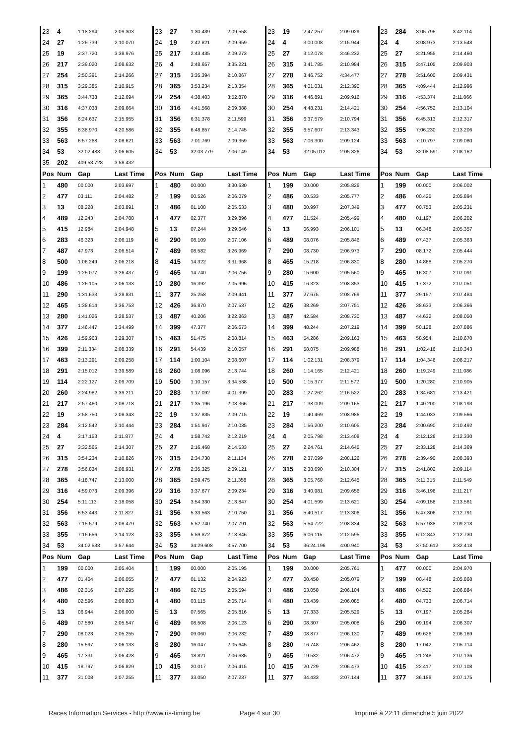| 23 | 4 | 1:18.294 | 2:09.303 | 23 | 27 | 1:30.439 | 2:09.558 | 23 | 19 | 2:47.257 | 2:09.029 | 23 | 284 | 3:05.795 | 3:42.114 |
| 24 | 27 | 1:25.739 | 2:10.070 | 24 | 19 | 2:42.821 | 2:09.959 | 24 | 4 | 3:00.008 | 2:15.944 | 24 | 4 | 3:08.973 | 2:13.548 |
| 25 | 19 | 2:37.720 | 3:38.976 | 25 | 217 | 2:43.435 | 2:09.273 | 25 | 27 | 3:12.078 | 3:46.232 | 25 | 27 | 3:21.955 | 2:14.460 |
| 26 | 217 | 2:39.020 | 2:08.632 | 26 | 4 | 2:48.657 | 3:35.221 | 26 | 315 | 3:41.785 | 2:10.984 | 26 | 315 | 3:47.105 | 2:09.903 |
| 27 | 254 | 2:50.391 | 2:14.266 | 27 | 315 | 3:35.394 | 2:10.867 | 27 | 278 | 3:46.752 | 4:34.477 | 27 | 278 | 3:51.600 | 2:09.431 |
| 28 | 315 | 3:29.385 | 2:10.915 | 28 | 365 | 3:53.234 | 2:13.354 | 28 | 365 | 4:01.031 | 2:12.390 | 28 | 365 | 4:09.444 | 2:12.996 |
| 29 | 365 | 3:44.738 | 2:12.694 | 29 | 254 | 4:38.403 | 3:52.870 | 29 | 316 | 4:46.891 | 2:09.916 | 29 | 316 | 4:53.374 | 2:11.066 |
| 30 | 316 | 4:37.038 | 2:09.664 | 30 | 316 | 4:41.568 | 2:09.388 | 30 | 254 | 4:48.231 | 2:14.421 | 30 | 254 | 4:56.752 | 2:13.104 |
| 31 | 356 | 6:24.637 | 2:15.955 | 31 | 356 | 6:31.378 | 2:11.599 | 31 | 356 | 6:37.579 | 2:10.794 | 31 | 356 | 6:45.313 | 2:12.317 |
| 32 | 355 | 6:38.970 | 4:20.586 | 32 | 355 | 6:48.857 | 2:14.745 | 32 | 355 | 6:57.607 | 2:13.343 | 32 | 355 | 7:06.230 | 2:13.206 |
| 33 | 563 | 6:57.268 | 2:08.621 | 33 | 563 | 7:01.769 | 2:09.359 | 33 | 563 | 7:06.300 | 2:09.124 | 33 | 563 | 7:10.797 | 2:09.080 |
| 34 | 53 | 32:02.488 | 2:06.605 | 34 | 53 | 32:03.779 | 2:06.149 | 34 | 53 | 32:05.012 | 2:05.826 | 34 | 53 | 32:08.591 | 2:08.162 |
| 35 | 202 | 409:53.728 | 3:58.432 | | | | | | | | | | | | |
| Pos | Num | Gap | Last Time | Pos | Num | Gap | Last Time | Pos | Num | Gap | Last Time | Pos | Num | Gap | Last Time |
| 1 | 480 | 00.000 | 2:03.697 | 1 | 480 | 00.000 | 3:30.630 | 1 | 199 | 00.000 | 2:05.826 | 1 | 199 | 00.000 | 2:06.002 |
| 2 | 477 | 03.111 | 2:04.482 | 2 | 199 | 00.526 | 2:06.079 | 2 | 486 | 00.533 | 2:05.777 | 2 | 486 | 00.425 | 2:05.894 |
| 3 | 13 | 08.228 | 2:03.891 | 3 | 486 | 01.108 | 2:05.633 | 3 | 480 | 00.997 | 2:07.349 | 3 | 477 | 00.753 | 2:05.231 |
| 4 | 489 | 12.243 | 2:04.788 | 4 | 477 | 02.377 | 3:29.896 | 4 | 477 | 01.524 | 2:05.499 | 4 | 480 | 01.197 | 2:06.202 |
| 5 | 415 | 12.984 | 2:04.948 | 5 | 13 | 07.244 | 3:29.646 | 5 | 13 | 06.993 | 2:06.101 | 5 | 13 | 06.348 | 2:05.357 |
| 6 | 283 | 46.323 | 2:06.119 | 6 | 290 | 08.109 | 2:07.106 | 6 | 489 | 08.076 | 2:05.846 | 6 | 489 | 07.437 | 2:05.363 |
| 7 | 487 | 47.973 | 2:06.514 | 7 | 489 | 08.582 | 3:26.969 | 7 | 290 | 08.730 | 2:06.973 | 7 | 290 | 08.172 | 2:05.444 |
| 8 | 500 | 1:06.249 | 2:06.218 | 8 | 415 | 14.322 | 3:31.968 | 8 | 465 | 15.218 | 2:06.830 | 8 | 280 | 14.868 | 2:05.270 |
| 9 | 199 | 1:25.077 | 3:26.437 | 9 | 465 | 14.740 | 2:06.756 | 9 | 280 | 15.600 | 2:05.560 | 9 | 465 | 16.307 | 2:07.091 |
| 10 | 486 | 1:26.105 | 2:06.133 | 10 | 280 | 16.392 | 2:05.996 | 10 | 415 | 16.323 | 2:08.353 | 10 | 415 | 17.372 | 2:07.051 |
| 11 | 290 | 1:31.633 | 3:28.831 | 11 | 377 | 25.258 | 2:09.441 | 11 | 377 | 27.675 | 2:08.769 | 11 | 377 | 29.157 | 2:07.484 |
| 12 | 465 | 1:38.614 | 3:36.753 | 12 | 426 | 36.870 | 2:07.537 | 12 | 426 | 38.269 | 2:07.751 | 12 | 426 | 38.633 | 2:06.366 |
| 13 | 280 | 1:41.026 | 3:28.537 | 13 | 487 | 40.206 | 3:22.863 | 13 | 487 | 42.584 | 2:08.730 | 13 | 487 | 44.632 | 2:08.050 |
| 14 | 377 | 1:46.447 | 3:34.499 | 14 | 399 | 47.377 | 2:06.673 | 14 | 399 | 48.244 | 2:07.219 | 14 | 399 | 50.128 | 2:07.886 |
| 15 | 426 | 1:59.963 | 3:29.307 | 15 | 463 | 51.475 | 2:08.814 | 15 | 463 | 54.286 | 2:09.163 | 15 | 463 | 58.954 | 2:10.670 |
| 16 | 399 | 2:11.334 | 2:08.339 | 16 | 291 | 54.439 | 2:10.057 | 16 | 291 | 58.075 | 2:09.988 | 16 | 291 | 1:02.416 | 2:10.343 |
| 17 | 463 | 2:13.291 | 2:09.258 | 17 | 114 | 1:00.104 | 2:08.607 | 17 | 114 | 1:02.131 | 2:08.379 | 17 | 114 | 1:04.346 | 2:08.217 |
| 18 | 291 | 2:15.012 | 3:39.589 | 18 | 260 | 1:08.096 | 2:13.744 | 18 | 260 | 1:14.165 | 2:12.421 | 18 | 260 | 1:19.249 | 2:11.086 |
| 19 | 114 | 2:22.127 | 2:09.709 | 19 | 500 | 1:10.157 | 3:34.538 | 19 | 500 | 1:15.377 | 2:11.572 | 19 | 500 | 1:20.280 | 2:10.905 |
| 20 | 260 | 2:24.982 | 3:39.211 | 20 | 283 | 1:17.092 | 4:01.399 | 20 | 283 | 1:27.262 | 2:16.522 | 20 | 283 | 1:34.681 | 2:13.421 |
| 21 | 217 | 2:57.460 | 2:08.718 | 21 | 217 | 1:35.196 | 2:08.366 | 21 | 217 | 1:38.009 | 2:09.165 | 21 | 217 | 1:40.200 | 2:08.193 |
| 22 | 19 | 2:58.750 | 2:08.343 | 22 | 19 | 1:37.835 | 2:09.715 | 22 | 19 | 1:40.469 | 2:08.986 | 22 | 19 | 1:44.033 | 2:09.566 |
| 23 | 284 | 3:12.542 | 2:10.444 | 23 | 284 | 1:51.947 | 2:10.035 | 23 | 284 | 1:56.200 | 2:10.605 | 23 | 284 | 2:00.690 | 2:10.492 |
| 24 | 4 | 3:17.153 | 2:11.877 | 24 | 4 | 1:58.742 | 2:12.219 | 24 | 4 | 2:05.798 | 2:13.408 | 24 | 4 | 2:12.126 | 2:12.330 |
| 25 | 27 | 3:32.565 | 2:14.307 | 25 | 27 | 2:16.468 | 2:14.533 | 25 | 27 | 2:24.761 | 2:14.645 | 25 | 27 | 2:33.128 | 2:14.369 |
| 26 | 315 | 3:54.234 | 2:10.826 | 26 | 315 | 2:34.738 | 2:11.134 | 26 | 278 | 2:37.099 | 2:08.126 | 26 | 278 | 2:39.490 | 2:08.393 |
| 27 | 278 | 3:56.834 | 2:08.931 | 27 | 278 | 2:35.325 | 2:09.121 | 27 | 315 | 2:38.690 | 2:10.304 | 27 | 315 | 2:41.802 | 2:09.114 |
| 28 | 365 | 4:18.747 | 2:13.000 | 28 | 365 | 2:59.475 | 2:11.358 | 28 | 365 | 3:05.768 | 2:12.645 | 28 | 365 | 3:11.315 | 2:11.549 |
| 29 | 316 | 4:59.073 | 2:09.396 | 29 | 316 | 3:37.677 | 2:09.234 | 29 | 316 | 3:40.981 | 2:09.656 | 29 | 316 | 3:46.196 | 2:11.217 |
| 30 | 254 | 5:11.113 | 2:18.058 | 30 | 254 | 3:54.330 | 2:13.847 | 30 | 254 | 4:01.599 | 2:13.621 | 30 | 254 | 4:09.158 | 2:13.561 |
| 31 | 356 | 6:53.443 | 2:11.827 | 31 | 356 | 5:33.563 | 2:10.750 | 31 | 356 | 5:40.517 | 2:13.306 | 31 | 356 | 5:47.306 | 2:12.791 |
| 32 | 563 | 7:15.579 | 2:08.479 | 32 | 563 | 5:52.740 | 2:07.791 | 32 | 563 | 5:54.722 | 2:08.334 | 32 | 563 | 5:57.938 | 2:09.218 |
| 33 | 355 | 7:16.656 | 2:14.123 | 33 | 355 | 5:59.872 | 2:13.846 | 33 | 355 | 6:06.115 | 2:12.595 | 33 | 355 | 6:12.843 | 2:12.730 |
| 34 | 53 | 34:02.538 | 3:57.644 | 34 | 53 | 34:29.608 | 3:57.700 | 34 | 53 | 36:24.196 | 4:00.940 | 34 | 53 | 37:50.612 | 3:32.418 |
| Pos | Num | Gap | Last Time | Pos | Num | Gap | Last Time | Pos | Num | Gap | Last Time | Pos | Num | Gap | Last Time |
| 1 | 199 | 00.000 | 2:05.404 | 1 | 199 | 00.000 | 2:05.195 | 1 | 199 | 00.000 | 2:05.761 | 1 | 477 | 00.000 | 2:04.970 |
| 2 | 477 | 01.404 | 2:06.055 | 2 | 477 | 01.132 | 2:04.923 | 2 | 477 | 00.450 | 2:05.079 | 2 | 199 | 00.448 | 2:05.868 |
| 3 | 486 | 02.316 | 2:07.295 | 3 | 486 | 02.715 | 2:05.594 | 3 | 486 | 03.058 | 2:06.104 | 3 | 486 | 04.522 | 2:06.884 |
| 4 | 480 | 02.596 | 2:06.803 | 4 | 480 | 03.115 | 2:05.714 | 4 | 480 | 03.439 | 2:06.085 | 4 | 480 | 04.733 | 2:06.714 |
| 5 | 13 | 06.944 | 2:06.000 | 5 | 13 | 07.565 | 2:05.816 | 5 | 13 | 07.333 | 2:05.529 | 5 | 13 | 07.197 | 2:05.284 |
| 6 | 489 | 07.580 | 2:05.547 | 6 | 489 | 08.508 | 2:06.123 | 6 | 290 | 08.307 | 2:05.008 | 6 | 290 | 09.194 | 2:06.307 |
| 7 | 290 | 08.023 | 2:05.255 | 7 | 290 | 09.060 | 2:06.232 | 7 | 489 | 08.877 | 2:06.130 | 7 | 489 | 09.626 | 2:06.169 |
| 8 | 280 | 15.597 | 2:06.133 | 8 | 280 | 16.047 | 2:05.645 | 8 | 280 | 16.748 | 2:06.462 | 8 | 280 | 17.042 | 2:05.714 |
| 9 | 465 | 17.331 | 2:06.428 | 9 | 465 | 18.821 | 2:06.685 | 9 | 465 | 19.532 | 2:06.472 | 9 | 465 | 21.248 | 2:07.136 |
| 10 | 415 | 18.797 | 2:06.829 | 10 | 415 | 20.017 | 2:06.415 | 10 | 415 | 20.729 | 2:06.473 | 10 | 415 | 22.417 | 2:07.108 |
| 11 | 377 | 31.008 | 2:07.255 | 11 | 377 | 33.050 | 2:07.237 | 11 | 377 | 34.433 | 2:07.144 | 11 | 377 | 36.188 | 2:07.175 |
Races Information Services - http://www.ris-timing.be Page 4 sur 30 Imprimé à 22:11 dimanche 5 juin 2022